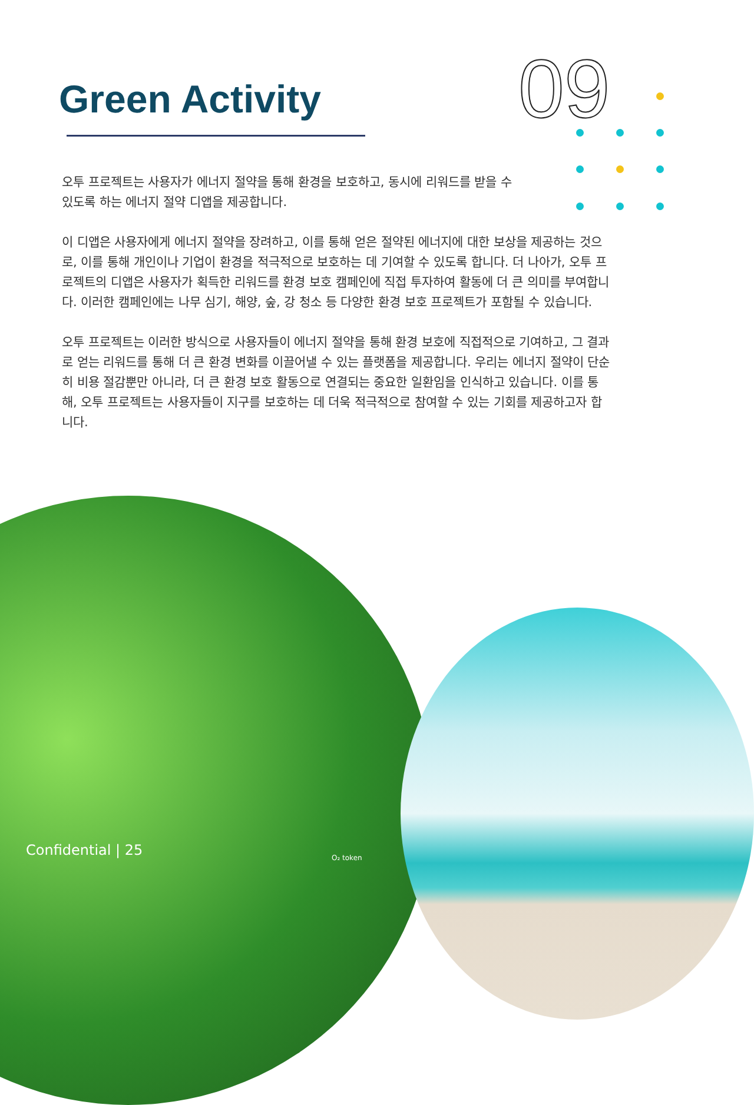Green Activity 09
오투 프로젝트는 사용자가 에너지 절약을 통해 환경을 보호하고, 동시에 리워드를 받을 수
있도록 하는 에너지 절약 디앱을 제공합니다.
이 디앱은 사용자에게 에너지 절약을 장려하고, 이를 통해 얻은 절약된 에너지에 대한 보상을 제공하는 것으로, 이를 통해 개인이나 기업이 환경을 적극적으로 보호하는 데 기여할 수 있도록 합니다. 더 나아가, 오투 프로젝트의 디앱은 사용자가 획득한 리워드를 환경 보호 캠페인에 직접 투자하여 활동에 더 큰 의미를 부여합니다. 이러한 캠페인에는 나무 심기, 해양, 숲, 강 청소 등 다양한 환경 보호 프로젝트가 포함될 수 있습니다.
오투 프로젝트는 이러한 방식으로 사용자들이 에너지 절약을 통해 환경 보호에 직접적으로 기여하고, 그 결과로 얻는 리워드를 통해 더 큰 환경 변화를 이끌어낼 수 있는 플랫폼을 제공합니다. 우리는 에너지 절약이 단순히 비용 절감뿐만 아니라, 더 큰 환경 보호 활동으로 연결되는 중요한 일환임을 인식하고 있습니다. 이를 통해, 오투 프로젝트는 사용자들이 지구를 보호하는 데 더욱 적극적으로 참여할 수 있는 기회를 제공하고자 합니다.
Confidential | 25 O₂ token